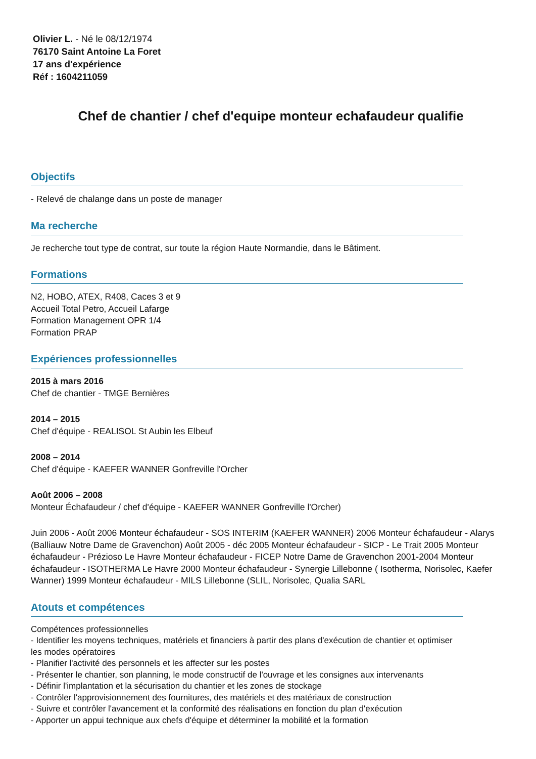Olivier L. - Né le 08/12/1974
76170 Saint Antoine La Foret
17 ans d'expérience
Réf : 1604211059
Chef de chantier / chef d'equipe monteur echafaudeur qualifie
Objectifs
- Relevé de chalange dans un poste de manager
Ma recherche
Je recherche tout type de contrat, sur toute la région Haute Normandie, dans le Bâtiment.
Formations
N2, HOBO, ATEX, R408, Caces 3 et 9
Accueil Total Petro, Accueil Lafarge
Formation Management OPR 1/4
Formation PRAP
Expériences professionnelles
2015 à mars 2016
Chef de chantier - TMGE Bernières
2014 – 2015
Chef d'équipe - REALISOL St Aubin les Elbeuf
2008 – 2014
Chef d'équipe - KAEFER WANNER Gonfreville l'Orcher
Août 2006 – 2008
Monteur Échafaudeur / chef d'équipe - KAEFER WANNER Gonfreville l'Orcher)
Juin 2006 - Août 2006 Monteur échafaudeur - SOS INTERIM (KAEFER WANNER) 2006 Monteur échafaudeur - Alarys (Balliauw Notre Dame de Gravenchon) Août 2005 - déc 2005 Monteur échafaudeur - SICP - Le Trait 2005 Monteur échafaudeur - Prézioso Le Havre Monteur échafaudeur - FICEP Notre Dame de Gravenchon 2001-2004 Monteur échafaudeur - ISOTHERMA Le Havre 2000 Monteur échafaudeur - Synergie Lillebonne ( Isotherma, Norisolec, Kaefer Wanner) 1999 Monteur échafaudeur - MILS Lillebonne (SLIL, Norisolec, Qualia SARL
Atouts et compétences
Compétences professionnelles
- Identifier les moyens techniques, matériels et financiers à partir des plans d'exécution de chantier et optimiser les modes opératoires
- Planifier l'activité des personnels et les affecter sur les postes
- Présenter le chantier, son planning, le mode constructif de l'ouvrage et les consignes aux intervenants
- Définir l'implantation et la sécurisation du chantier et les zones de stockage
- Contrôler l'approvisionnement des fournitures, des matériels et des matériaux de construction
- Suivre et contrôler l'avancement et la conformité des réalisations en fonction du plan d'exécution
- Apporter un appui technique aux chefs d'équipe et déterminer la mobilité et la formation